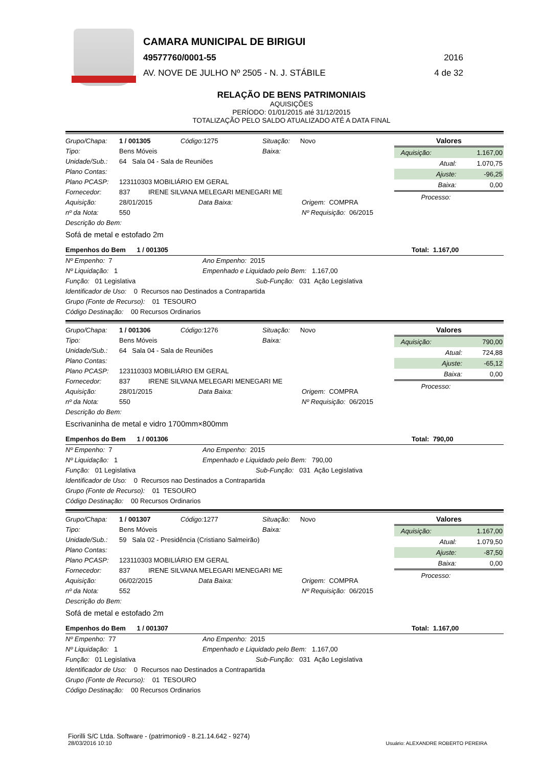CAMARA MUNICIPAL DE BIRIGUI
49577760/0001-55 2016
AV. NOVE DE JULHO Nº 2505 - N. J. STÁBILE 4 de 32
RELAÇÃO DE BENS PATRIMONIAIS
AQUISIÇÕES
PERÍODO: 01/01/2015 até 31/12/2015
TOTALIZAÇÃO PELO SALDO ATUALIZADO ATÉ A DATA FINAL
Grupo/Chapa: 1 / 001305 Código: 1275 Situação: Novo
Tipo: Bens Móveis Baixa:
Unidade/Sub.: 64 Sala 04 - Sala de Reuniões
Plano Contas:
Plano PCASP: 123110303 MOBILIÁRIO EM GERAL
Fornecedor: 837 IRENE SILVANA MELEGARI MENEGARI ME
Aquisição: 28/01/2015 Data Baixa: Origem: COMPRA
nº da Nota: 550 Nº Requisição: 06/2015
Descrição do Bem:
| Valores | |
| --- | --- |
| Aquisição: | 1.167,00 |
| Atual: | 1.070,75 |
| Ajuste: | -96,25 |
| Baixa: | 0,00 |
| Processo: | |
Sofá de metal e estofado 2m
Empenhos do Bem 1 / 001305 Total: 1.167,00
Nº Empenho: 7 Ano Empenho: 2015
Nº Liquidação: 1 Empenhado e Liquidado pelo Bem: 1.167,00
Função: 01 Legislativa Sub-Função: 031 Ação Legislativa
Identificador de Uso: 0 Recursos nao Destinados a Contrapartida
Grupo (Fonte de Recurso): 01 TESOURO
Código Destinação: 00 Recursos Ordinarios
Grupo/Chapa: 1 / 001306 Código: 1276 Situação: Novo
Tipo: Bens Móveis Baixa:
Unidade/Sub.: 64 Sala 04 - Sala de Reuniões
Plano Contas:
Plano PCASP: 123110303 MOBILIÁRIO EM GERAL
Fornecedor: 837 IRENE SILVANA MELEGARI MENEGARI ME
Aquisição: 28/01/2015 Data Baixa: Origem: COMPRA
nº da Nota: 550 Nº Requisição: 06/2015
Descrição do Bem:
| Valores | |
| --- | --- |
| Aquisição: | 790,00 |
| Atual: | 724,88 |
| Ajuste: | -65,12 |
| Baixa: | 0,00 |
| Processo: | |
Escrivaninha de metal e vidro 1700mm×800mm
Empenhos do Bem 1 / 001306 Total: 790,00
Nº Empenho: 7 Ano Empenho: 2015
Nº Liquidação: 1 Empenhado e Liquidado pelo Bem: 790,00
Função: 01 Legislativa Sub-Função: 031 Ação Legislativa
Identificador de Uso: 0 Recursos nao Destinados a Contrapartida
Grupo (Fonte de Recurso): 01 TESOURO
Código Destinação: 00 Recursos Ordinarios
Grupo/Chapa: 1 / 001307 Código: 1277 Situação: Novo
Tipo: Bens Móveis Baixa:
Unidade/Sub.: 59 Sala 02 - Presidência (Cristiano Salmeirão)
Plano Contas:
Plano PCASP: 123110303 MOBILIÁRIO EM GERAL
Fornecedor: 837 IRENE SILVANA MELEGARI MENEGARI ME
Aquisição: 06/02/2015 Data Baixa: Origem: COMPRA
nº da Nota: 552 Nº Requisição: 06/2015
Descrição do Bem:
| Valores | |
| --- | --- |
| Aquisição: | 1.167,00 |
| Atual: | 1.079,50 |
| Ajuste: | -87,50 |
| Baixa: | 0,00 |
| Processo: | |
Sofá de metal e estofado 2m
Empenhos do Bem 1 / 001307 Total: 1.167,00
Nº Empenho: 77 Ano Empenho: 2015
Nº Liquidação: 1 Empenhado e Liquidado pelo Bem: 1.167,00
Função: 01 Legislativa Sub-Função: 031 Ação Legislativa
Identificador de Uso: 0 Recursos nao Destinados a Contrapartida
Grupo (Fonte de Recurso): 01 TESOURO
Código Destinação: 00 Recursos Ordinarios
Fiorilli S/C Ltda. Software - (patrimonio9 - 8.21.14.642 - 9274)
28/03/2016 10:10
Usuário: ALEXANDRE ROBERTO PEREIRA